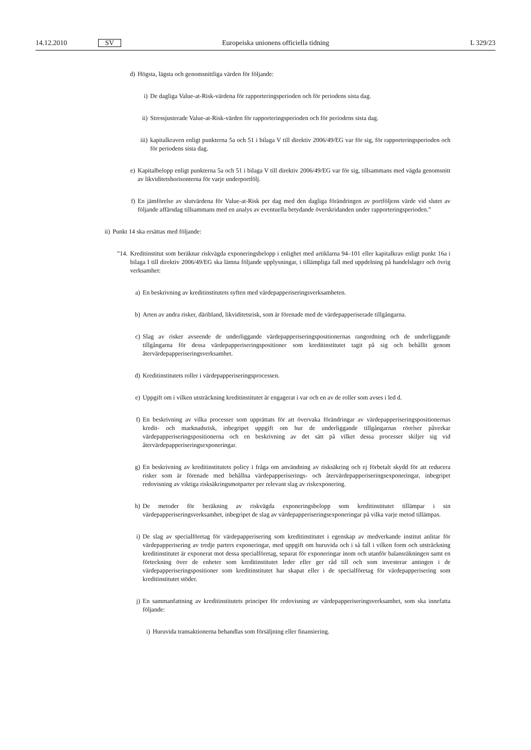14.12.2010 SV Europeiska unionens officiella tidning L 329/23
d) Högsta, lägsta och genomsnittliga värden för följande:
i) De dagliga Value-at-Risk-värdena för rapporteringsperioden och för periodens sista dag.
ii) Stressjusterade Value-at-Risk-värden för rapporteringsperioden och för periodens sista dag.
iii) kapitalkraven enligt punkterna 5a och 51 i bilaga V till direktiv 2006/49/EG var för sig, för rapporteringsperioden och för periodens sista dag.
e) Kapitalbelopp enligt punkterna 5a och 51 i bilaga V till direktiv 2006/49/EG var för sig, tillsammans med vägda genomsnitt av likviditetshorisonterna för varje underportfölj.
f) En jämförelse av slutvärdena för Value-at-Risk per dag med den dagliga förändringen av portföljens värde vid slutet av följande affärsdag tillsammans med en analys av eventuella betydande överskridanden under rapporteringsperioden.”
ii) Punkt 14 ska ersättas med följande:
”14. Kreditinstitut som beräknar riskvägda exponeringsbelopp i enlighet med artiklarna 94–101 eller kapitalkrav enligt punkt 16a i bilaga I till direktiv 2006/49/EG ska lämna följande upplysningar, i tillämpliga fall med uppdelning på handelslager och övrig verksamhet:
a) En beskrivning av kreditinstitutets syften med värdepapperiseringsverksamheten.
b) Arten av andra risker, däribland, likviditetsrisk, som är förenade med de värdepapperiserade tillgångarna.
c) Slag av risker avseende de underliggande värdepapperiseringspositionernas rangordning och de underliggande tillgångarna för dessa värdepapperiseringspositioner som kreditinstitutet tagit på sig och behållit genom återvärdepapperiseringsverksamhet.
d) Kreditinstitutets roller i värdepapperiseringsprocessen.
e) Uppgift om i vilken utsträckning kreditinstitutet är engagerat i var och en av de roller som avses i led d.
f) En beskrivning av vilka processer som upprättats för att övervaka förändringar av värdepapperiseringspositionernas kredit- och marknadsrisk, inbegripet uppgift om hur de underliggande tillgångarnas rörelser påverkar värdepapperiseringspositionerna och en beskrivning av det sätt på vilket dessa processer skiljer sig vid återvärdepapperiseringsexponeringar.
g) En beskrivning av kreditinstitutets policy i fråga om användning av risksäkring och ej förbetalt skydd för att reducera risker som är förenade med behållna värdepapperiserings- och återvärdepapperiseringsexponeringar, inbegripet redovisning av viktiga risksäkringsmotparter per relevant slag av riskexponering.
h) De metoder för beräkning av riskvägda exponeringsbelopp som kreditinstitutet tillämpar i sin värdepapperiseringsverksamhet, inbegripet de slag av värdepapperiseringsexponeringar på vilka varje metod tillämpas.
i) De slag av specialföretag för värdepapperisering som kreditinstitutet i egenskap av medverkande institut anlitar för värdepapperisering av tredje parters exponeringar, med uppgift om huruvida och i så fall i vilken form och utsträckning kreditinstitutet är exponerat mot dessa specialföretag, separat för exponeringar inom och utanför balansräkningen samt en förteckning över de enheter som kreditinstitutet leder eller ger råd till och som investerar antingen i de värdepapperiseringspositioner som kreditinstitutet har skapat eller i de specialföretag för värdepapperisering som kreditinstitutet stöder.
j) En sammanfattning av kreditinstitutets principer för redovisning av värdepapperiseringsverksamhet, som ska innefatta följande:
i) Huruvida transaktionerna behandlas som försäljning eller finansiering.